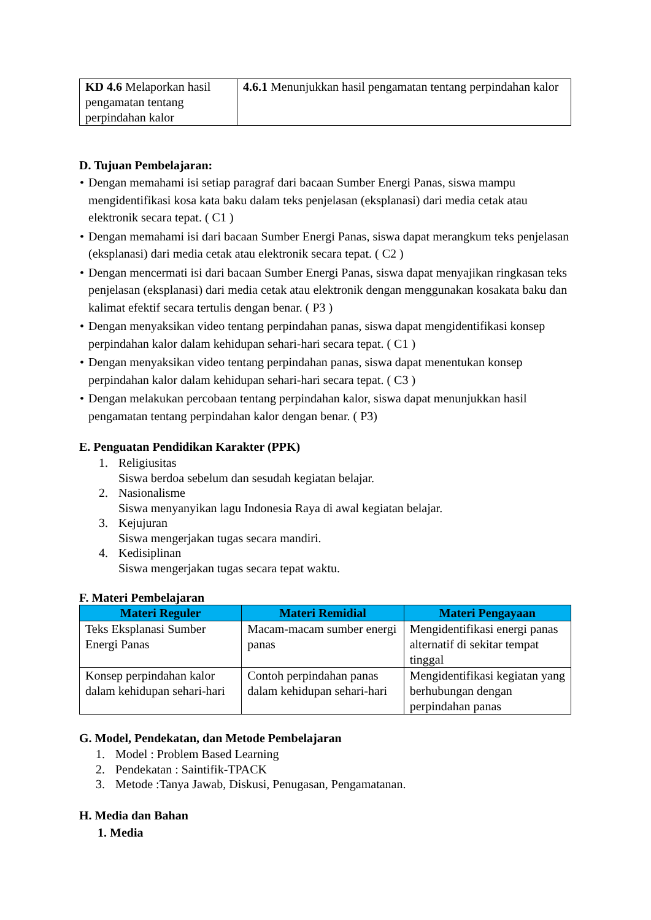| KD 4.6 Melaporkan hasil pengamatan tentang perpindahan kalor | 4.6.1 Menunjukkan hasil pengamatan tentang perpindahan kalor |
D. Tujuan Pembelajaran:
• Dengan memahami isi setiap paragraf dari bacaan Sumber Energi Panas, siswa mampu mengidentifikasi kosa kata baku dalam teks penjelasan (eksplanasi) dari media cetak atau elektronik secara tepat. ( C1 )
• Dengan memahami isi dari bacaan Sumber Energi Panas, siswa dapat merangkum teks penjelasan (eksplanasi) dari media cetak atau elektronik secara tepat. ( C2 )
• Dengan mencermati isi dari bacaan Sumber Energi Panas, siswa dapat menyajikan ringkasan teks penjelasan (eksplanasi) dari media cetak atau elektronik dengan menggunakan kosakata baku dan kalimat efektif secara tertulis dengan benar. ( P3 )
• Dengan menyaksikan video tentang perpindahan panas, siswa dapat mengidentifikasi konsep perpindahan kalor dalam kehidupan sehari-hari secara tepat. ( C1 )
• Dengan menyaksikan video tentang perpindahan panas, siswa dapat menentukan konsep perpindahan kalor dalam kehidupan sehari-hari secara tepat. ( C3 )
• Dengan melakukan percobaan tentang perpindahan kalor, siswa dapat menunjukkan hasil pengamatan tentang perpindahan kalor dengan benar. ( P3)
E. Penguatan Pendidikan Karakter (PPK)
1. Religiusitas
Siswa berdoa sebelum dan sesudah kegiatan belajar.
2. Nasionalisme
Siswa menyanyikan lagu Indonesia Raya di awal kegiatan belajar.
3. Kejujuran
Siswa mengerjakan tugas secara mandiri.
4. Kedisiplinan
Siswa mengerjakan tugas secara tepat waktu.
F. Materi Pembelajaran
| Materi Reguler | Materi Remidial | Materi Pengayaan |
| --- | --- | --- |
| Teks Eksplanasi Sumber Energi Panas | Macam-macam sumber energi panas | Mengidentifikasi energi panas alternatif di sekitar tempat tinggal |
| Konsep perpindahan kalor dalam kehidupan sehari-hari | Contoh perpindahan panas dalam kehidupan sehari-hari | Mengidentifikasi kegiatan yang berhubungan dengan perpindahan panas |
G. Model, Pendekatan, dan Metode Pembelajaran
1. Model : Problem Based Learning
2. Pendekatan : Saintifik-TPACK
3. Metode :Tanya Jawab, Diskusi, Penugasan, Pengamatanan.
H. Media dan Bahan
1. Media